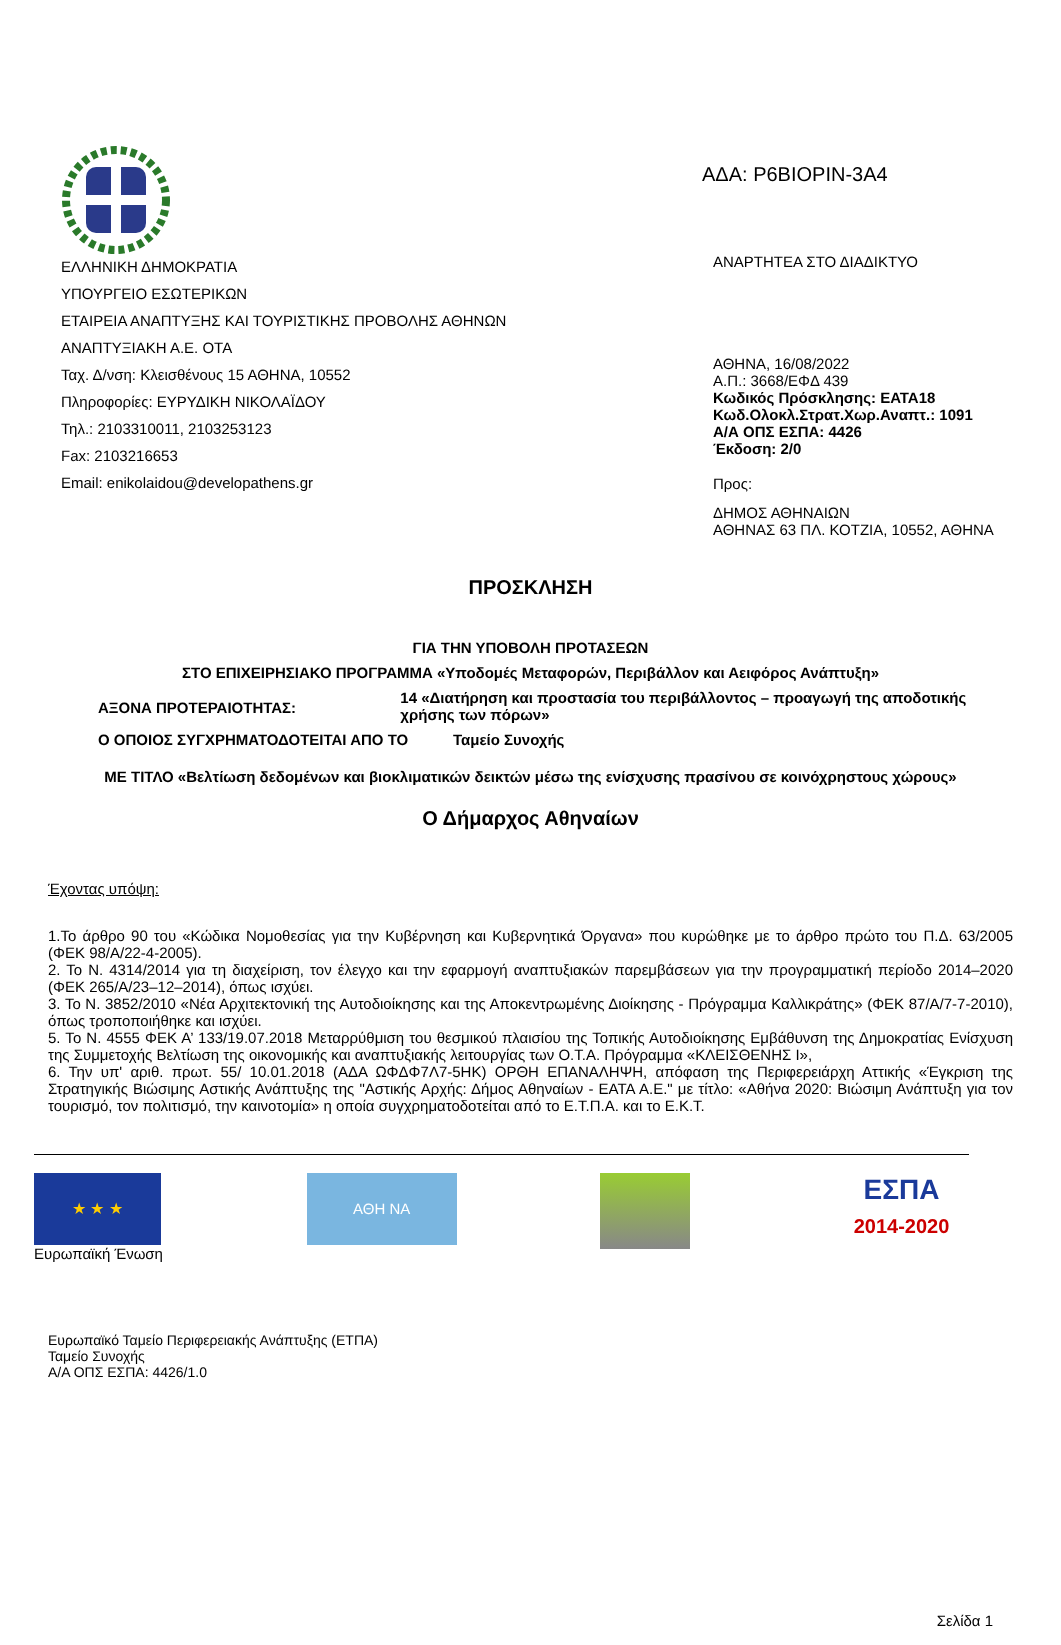ΑΔΑ: Ρ6ΒΙΟΡΙΝ-3Α4
ΕΛΛΗΝΙΚΗ ΔΗΜΟΚΡΑΤΙΑ
ΥΠΟΥΡΓΕΙΟ ΕΣΩΤΕΡΙΚΩΝ
ΕΤΑΙΡΕΙΑ ΑΝΑΠΤΥΞΗΣ ΚΑΙ ΤΟΥΡΙΣΤΙΚΗΣ ΠΡΟΒΟΛΗΣ ΑΘΗΝΩΝ
ΑΝΑΠΤΥΞΙΑΚΗ Α.Ε. ΟΤΑ
Ταχ. Δ/νση: Κλεισθένους 15 ΑΘΗΝΑ, 10552
Πληροφορίες: ΕΥΡΥΔΙΚΗ ΝΙΚΟΛΑΪΔΟΥ
Τηλ.: 2103310011, 2103253123
Fax: 2103216653
Email: enikolaidou@developathens.gr
ΑΝΑΡΤΗΤΕΑ ΣΤΟ ΔΙΑΔΙΚΤΥΟ
ΑΘΗΝΑ, 16/08/2022
Α.Π.: 3668/ΕΦΔ 439
Κωδικός Πρόσκλησης: ΕΑΤΑ18
Κωδ.Ολοκλ.Στρατ.Χωρ.Αναπτ.: 1091
Α/Α ΟΠΣ ΕΣΠΑ: 4426
Έκδοση: 2/0
Προς:
ΔΗΜΟΣ ΑΘΗΝΑΙΩΝ
ΑΘΗΝΑΣ 63 ΠΛ. ΚΟΤΖΙΑ, 10552, ΑΘΗΝΑ
ΠΡΟΣΚΛΗΣΗ
ΓΙΑ ΤΗΝ ΥΠΟΒΟΛΗ ΠΡΟΤΑΣΕΩΝ
ΣΤΟ ΕΠΙΧΕΙΡΗΣΙΑΚΟ ΠΡΟΓΡΑΜΜΑ «Υποδομές Μεταφορών, Περιβάλλον και Αειφόρος Ανάπτυξη»
ΑΞΟΝΑ ΠΡΟΤΕΡΑΙΟΤΗΤΑΣ:
14 «Διατήρηση και προστασία του περιβάλλοντος – προαγωγή της αποδοτικής χρήσης των πόρων»
Ο ΟΠΟΙΟΣ ΣΥΓΧΡΗΜΑΤΟΔΟΤΕΙΤΑΙ ΑΠΟ ΤΟ Ταμείο Συνοχής
ΜΕ ΤΙΤΛΟ «Βελτίωση δεδομένων και βιοκλιματικών δεικτών μέσω της ενίσχυσης πρασίνου σε κοινόχρηστους χώρους»
Ο Δήμαρχος Αθηναίων
Έχοντας υπόψη:
1.Το άρθρο 90 του «Κώδικα Νομοθεσίας για την Κυβέρνηση και Κυβερνητικά Όργανα» που κυρώθηκε με το άρθρο πρώτο του Π.Δ. 63/2005 (ΦΕΚ 98/Α/22-4-2005).
2. Το Ν. 4314/2014 για τη διαχείριση, τον έλεγχο και την εφαρμογή αναπτυξιακών παρεμβάσεων για την προγραμματική περίοδο 2014–2020 (ΦΕΚ 265/Α/23–12–2014), όπως ισχύει.
3. Το Ν. 3852/2010 «Νέα Αρχιτεκτονική της Αυτοδιοίκησης και της Αποκεντρωμένης Διοίκησης - Πρόγραμμα Καλλικράτης» (ΦΕΚ 87/Α/7-7-2010), όπως τροποποιήθηκε και ισχύει.
5. Το Ν. 4555 ΦΕΚ Α’ 133/19.07.2018 Μεταρρύθμιση του θεσμικού πλαισίου της Τοπικής Αυτοδιοίκησης Εμβάθυνση της Δημοκρατίας Ενίσχυση της Συμμετοχής Βελτίωση της οικονομικής και αναπτυξιακής λειτουργίας των Ο.Τ.Α. Πρόγραμμα «ΚΛΕΙΣΘΕΝΗΣ Ι»,
6. Την υπ' αριθ. πρωτ. 55/ 10.01.2018 (ΑΔΑ ΩΦΔΦ7Λ7-5ΗΚ) ΟΡΘΗ ΕΠΑΝΑΛΗΨΗ, απόφαση της Περιφερειάρχη Αττικής «Έγκριση της Στρατηγικής Βιώσιμης Αστικής Ανάπτυξης της "Αστικής Αρχής: Δήμος Αθηναίων - ΕΑΤΑ Α.Ε." με τίτλο: «Αθήνα 2020: Βιώσιμη Ανάπτυξη για τον τουρισμό, τον πολιτισμό, την καινοτομία» η οποία συγχρηματοδοτείται από το Ε.Τ.Π.Α. και το Ε.Κ.Τ.
★ ★ ★
Ευρωπαϊκή Ένωση
ΑΘΗ ΝΑ
ΕΣΠΑ
2014-2020
Ευρωπαϊκό Ταμείο Περιφερειακής Ανάπτυξης (ΕΤΠΑ)
Ταμείο Συνοχής
Α/Α ΟΠΣ ΕΣΠΑ: 4426/1.0
Σελίδα 1